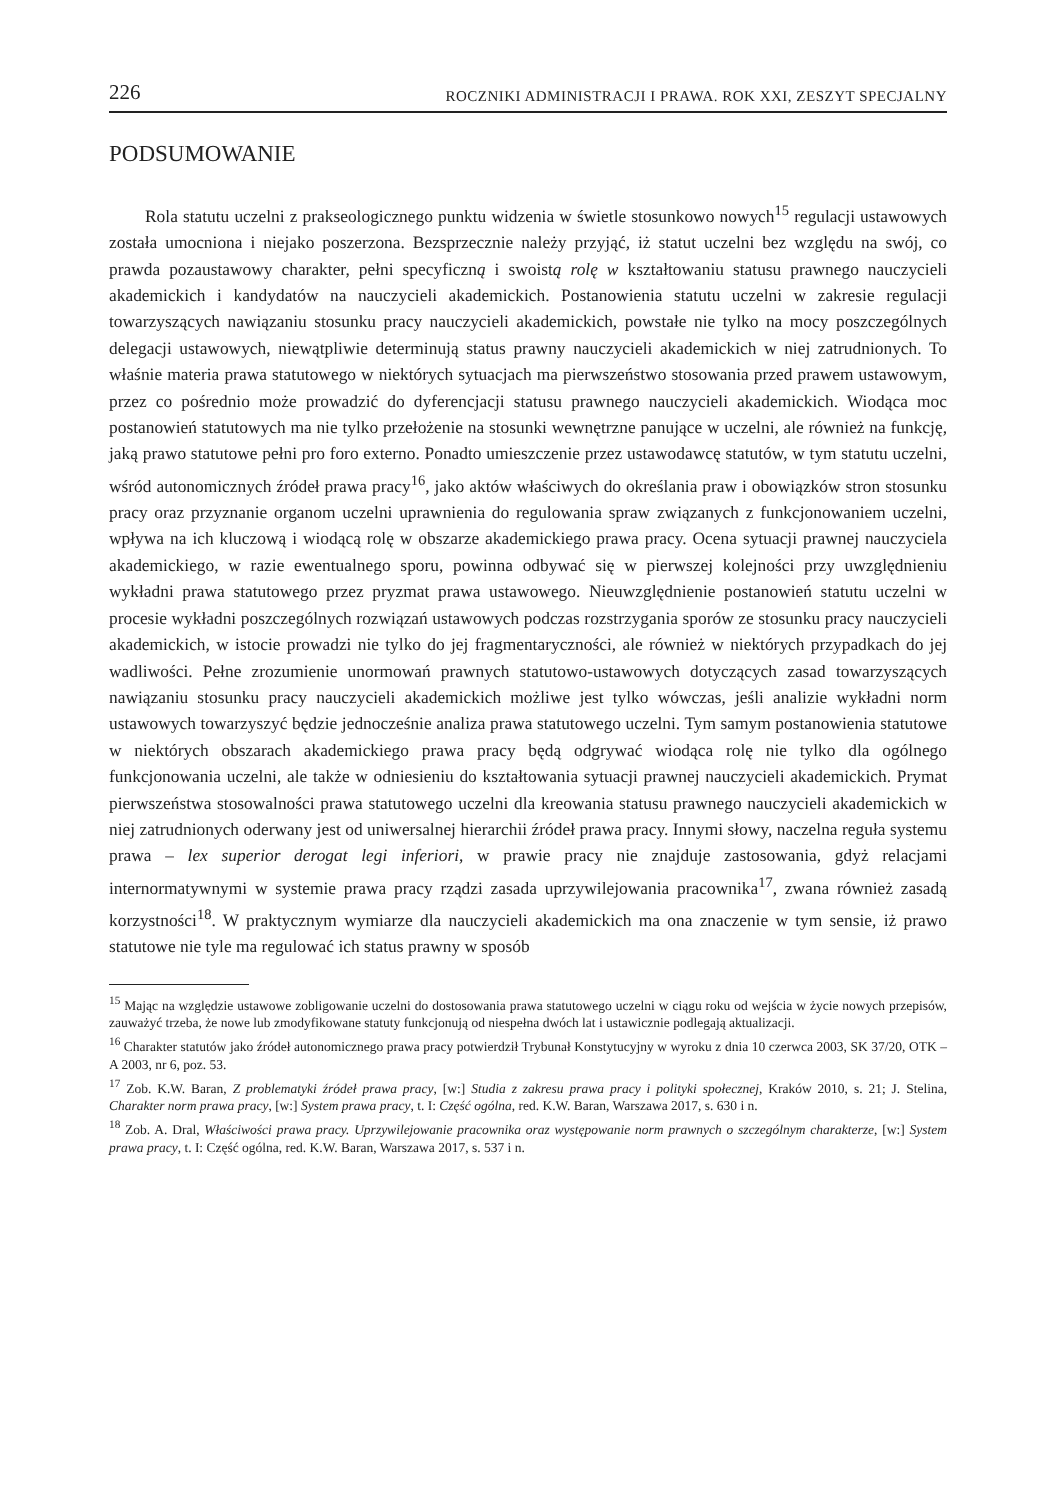226 ROCZNIKI ADMINISTRACJI I PRAWA. ROK XXI, ZESZYT SPECJALNY
PODSUMOWANIE
Rola statutu uczelni z prakseologicznego punktu widzenia w świetle stosunkowo nowych<sup>15</sup> regulacji ustawowych została umocniona i niejako poszerzona. Bezsprzecznie należy przyjąć, iż statut uczelni bez względu na swój, co prawda pozaustawowy charakter, pełni specyficzną i swoistą rolę w kształtowaniu statusu prawnego nauczycieli akademickich i kandydatów na nauczycieli akademickich. Postanowienia statutu uczelni w zakresie regulacji towarzyszących nawiązaniu stosunku pracy nauczycieli akademickich, powstałe nie tylko na mocy poszczególnych delegacji ustawowych, niewątpliwie determinują status prawny nauczycieli akademickich w niej zatrudnionych. To właśnie materia prawa statutowego w niektórych sytuacjach ma pierwszeństwo stosowania przed prawem ustawowym, przez co pośrednio może prowadzić do dyferencjacji statusu prawnego nauczycieli akademickich. Wiodąca moc postanowień statutowych ma nie tylko przełożenie na stosunki wewnętrzne panujące w uczelni, ale również na funkcję, jaką prawo statutowe pełni pro foro externo. Ponadto umieszczenie przez ustawodawcę statutów, w tym statutu uczelni, wśród autonomicznych źródeł prawa pracy<sup>16</sup>, jako aktów właściwych do określania praw i obowiązków stron stosunku pracy oraz przyznanie organom uczelni uprawnienia do regulowania spraw związanych z funkcjonowaniem uczelni, wpływa na ich kluczową i wiodącą rolę w obszarze akademickiego prawa pracy. Ocena sytuacji prawnej nauczyciela akademickiego, w razie ewentualnego sporu, powinna odbywać się w pierwszej kolejności przy uwzględnieniu wykładni prawa statutowego przez pryzmat prawa ustawowego. Nieuwzględnienie postanowień statutu uczelni w procesie wykładni poszczególnych rozwiązań ustawowych podczas rozstrzygania sporów ze stosunku pracy nauczycieli akademickich, w istocie prowadzi nie tylko do jej fragmentaryczności, ale również w niektórych przypadkach do jej wadliwości. Pełne zrozumienie unormowań prawnych statutowo-ustawowych dotyczących zasad towarzyszących nawiązaniu stosunku pracy nauczycieli akademickich możliwe jest tylko wówczas, jeśli analizie wykładni norm ustawowych towarzyszyć będzie jednocześnie analiza prawa statutowego uczelni. Tym samym postanowienia statutowe w niektórych obszarach akademickiego prawa pracy będą odgrywać wiodąca rolę nie tylko dla ogólnego funkcjonowania uczelni, ale także w odniesieniu do kształtowania sytuacji prawnej nauczycieli akademickich. Prymat pierwszeństwa stosowalności prawa statutowego uczelni dla kreowania statusu prawnego nauczycieli akademickich w niej zatrudnionych oderwany jest od uniwersalnej hierarchii źródeł prawa pracy. Innymi słowy, naczelna reguła systemu prawa – lex superior derogat legi inferiori, w prawie pracy nie znajduje zastosowania, gdyż relacjami internormatywnymi w systemie prawa pracy rządzi zasada uprzywilejowania pracownika<sup>17</sup>, zwana również zasadą korzystności<sup>18</sup>. W praktycznym wymiarze dla nauczycieli akademickich ma ona znaczenie w tym sensie, iż prawo statutowe nie tyle ma regulować ich status prawny w sposób
<sup>15</sup> Mając na względzie ustawowe zobligowanie uczelni do dostosowania prawa statutowego uczelni w ciągu roku od wejścia w życie nowych przepisów, zauważyć trzeba, że nowe lub zmodyfikowane statuty funkcjonują od niespełna dwóch lat i ustawicznie podlegają aktualizacji.
<sup>16</sup> Charakter statutów jako źródeł autonomicznego prawa pracy potwierdził Trybunał Konstytucyjny w wyroku z dnia 10 czerwca 2003, SK 37/20, OTK – A 2003, nr 6, poz. 53.
<sup>17</sup> Zob. K.W. Baran, Z problematyki źródeł prawa pracy, [w:] Studia z zakresu prawa pracy i polityki społecznej, Kraków 2010, s. 21; J. Stelina, Charakter norm prawa pracy, [w:] System prawa pracy, t. I: Część ogólna, red. K.W. Baran, Warszawa 2017, s. 630 i n.
<sup>18</sup> Zob. A. Dral, Właściwości prawa pracy. Uprzywilejowanie pracownika oraz występowanie norm prawnych o szczególnym charakterze, [w:] System prawa pracy, t. I: Część ogólna, red. K.W. Baran, Warszawa 2017, s. 537 i n.